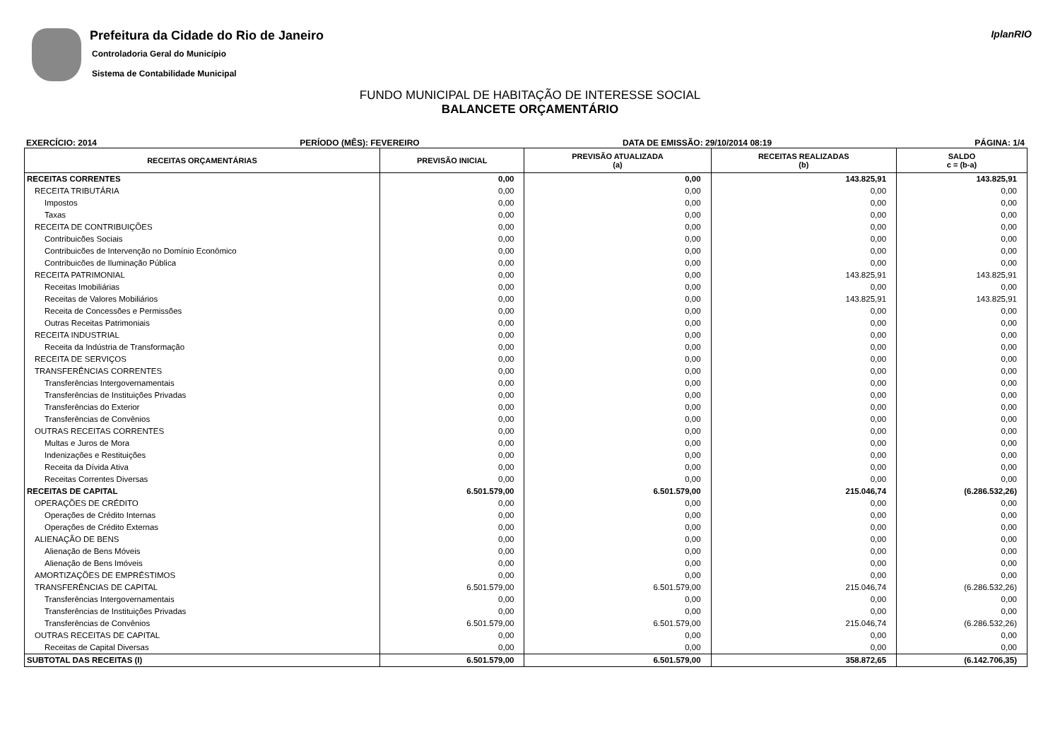Prefeitura da Cidade do Rio de Janeiro
Controladoria Geral do Município
Sistema de Contabilidade Municipal
IplanRIO
FUNDO MUNICIPAL DE HABITAÇÃO DE INTERESSE SOCIAL
BALANCETE ORÇAMENTÁRIO
EXERCÍCIO: 2014 PERÍODO (MÊS): FEVEREIRO DATA DE EMISSÃO: 29/10/2014 08:19 PÁGINA: 1/4
| RECEITAS ORÇAMENTÁRIAS | PREVISÃO INICIAL | PREVISÃO ATUALIZADA (a) | RECEITAS REALIZADAS (b) | SALDO c = (b-a) |
| --- | --- | --- | --- | --- |
| RECEITAS CORRENTES | 0,00 | 0,00 | 143.825,91 | 143.825,91 |
| RECEITA TRIBUTÁRIA | 0,00 | 0,00 | 0,00 | 0,00 |
| Impostos | 0,00 | 0,00 | 0,00 | 0,00 |
| Taxas | 0,00 | 0,00 | 0,00 | 0,00 |
| RECEITA DE CONTRIBUIÇÕES | 0,00 | 0,00 | 0,00 | 0,00 |
| Contribuicões Sociais | 0,00 | 0,00 | 0,00 | 0,00 |
| Contribuicões de Intervenção no Domínio Econômico | 0,00 | 0,00 | 0,00 | 0,00 |
| Contribuicões de Iluminação Pública | 0,00 | 0,00 | 0,00 | 0,00 |
| RECEITA PATRIMONIAL | 0,00 | 0,00 | 143.825,91 | 143.825,91 |
| Receitas Imobiliárias | 0,00 | 0,00 | 0,00 | 0,00 |
| Receitas de Valores Mobiliários | 0,00 | 0,00 | 143.825,91 | 143.825,91 |
| Receita de Concessões e Permissões | 0,00 | 0,00 | 0,00 | 0,00 |
| Outras Receitas Patrimoniais | 0,00 | 0,00 | 0,00 | 0,00 |
| RECEITA INDUSTRIAL | 0,00 | 0,00 | 0,00 | 0,00 |
| Receita da Indústria de Transformação | 0,00 | 0,00 | 0,00 | 0,00 |
| RECEITA DE SERVIÇOS | 0,00 | 0,00 | 0,00 | 0,00 |
| TRANSFERÊNCIAS CORRENTES | 0,00 | 0,00 | 0,00 | 0,00 |
| Transferências Intergovernamentais | 0,00 | 0,00 | 0,00 | 0,00 |
| Transferências de Instituições Privadas | 0,00 | 0,00 | 0,00 | 0,00 |
| Transferências do Exterior | 0,00 | 0,00 | 0,00 | 0,00 |
| Transferências de Convênios | 0,00 | 0,00 | 0,00 | 0,00 |
| OUTRAS RECEITAS CORRENTES | 0,00 | 0,00 | 0,00 | 0,00 |
| Multas e Juros de Mora | 0,00 | 0,00 | 0,00 | 0,00 |
| Indenizações e Restituições | 0,00 | 0,00 | 0,00 | 0,00 |
| Receita da Dívida Ativa | 0,00 | 0,00 | 0,00 | 0,00 |
| Receitas Correntes Diversas | 0,00 | 0,00 | 0,00 | 0,00 |
| RECEITAS DE CAPITAL | 6.501.579,00 | 6.501.579,00 | 215.046,74 | (6.286.532,26) |
| OPERAÇÕES DE CRÉDITO | 0,00 | 0,00 | 0,00 | 0,00 |
| Operações de Crédito Internas | 0,00 | 0,00 | 0,00 | 0,00 |
| Operações de Crédito Externas | 0,00 | 0,00 | 0,00 | 0,00 |
| ALIENAÇÃO DE BENS | 0,00 | 0,00 | 0,00 | 0,00 |
| Alienação de Bens Móveis | 0,00 | 0,00 | 0,00 | 0,00 |
| Alienação de Bens Imóveis | 0,00 | 0,00 | 0,00 | 0,00 |
| AMORTIZAÇÕES DE EMPRÉSTIMOS | 0,00 | 0,00 | 0,00 | 0,00 |
| TRANSFERÊNCIAS DE CAPITAL | 6.501.579,00 | 6.501.579,00 | 215.046,74 | (6.286.532,26) |
| Transferências Intergovernamentais | 0,00 | 0,00 | 0,00 | 0,00 |
| Transferências de Instituições Privadas | 0,00 | 0,00 | 0,00 | 0,00 |
| Transferências de Convênios | 6.501.579,00 | 6.501.579,00 | 215.046,74 | (6.286.532,26) |
| OUTRAS RECEITAS DE CAPITAL | 0,00 | 0,00 | 0,00 | 0,00 |
| Receitas de Capital Diversas | 0,00 | 0,00 | 0,00 | 0,00 |
| SUBTOTAL DAS RECEITAS (I) | 6.501.579,00 | 6.501.579,00 | 358.872,65 | (6.142.706,35) |